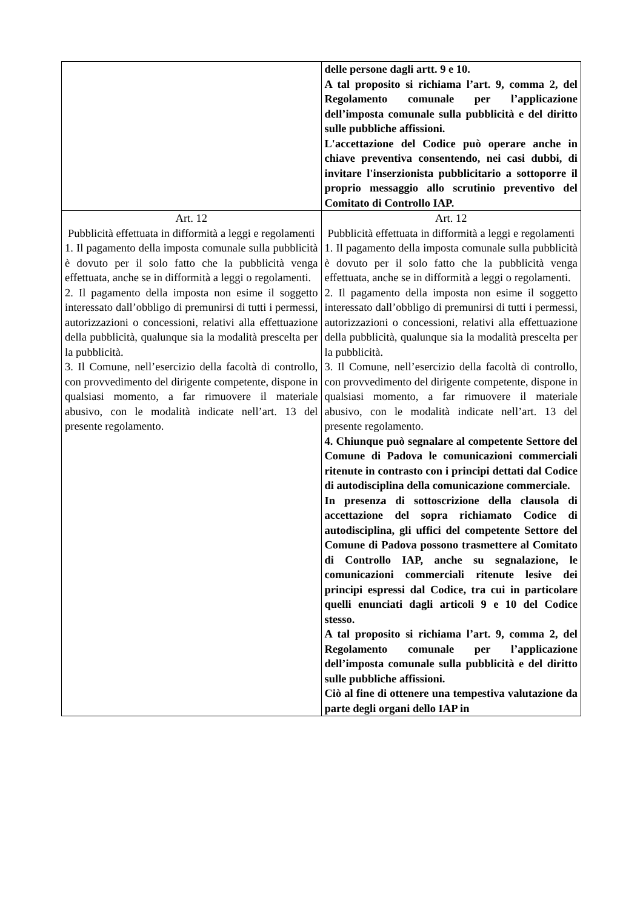| | delle persone dagli artt. 9 e 10. A tal proposito si richiama l’art. 9, comma 2, del Regolamento comunale per l’applicazione dell’imposta comunale sulla pubblicità e del diritto sulle pubbliche affissioni. L'accettazione del Codice può operare anche in chiave preventiva consentendo, nei casi dubbi, di invitare l'inserzionista pubblicitario a sottoporre il proprio messaggio allo scrutinio preventivo del Comitato di Controllo IAP. |
| Art. 12 Pubblicità effettuata in difformità a leggi e regolamenti 1. Il pagamento della imposta comunale sulla pubblicità è dovuto per il solo fatto che la pubblicità venga effettuata, anche se in difformità a leggi o regolamenti. 2. Il pagamento della imposta non esime il soggetto interessato dall’obbligo di premunirsi di tutti i permessi, autorizzazioni o concessioni, relativi alla effettuazione della pubblicità, qualunque sia la modalità prescelta per la pubblicità. 3. Il Comune, nell’esercizio della facoltà di controllo, con provvedimento del dirigente competente, dispone in qualsiasi momento, a far rimuovere il materiale abusivo, con le modalità indicate nell’art. 13 del presente regolamento. | Art. 12 Pubblicità effettuata in difformità a leggi e regolamenti 1. Il pagamento della imposta comunale sulla pubblicità è dovuto per il solo fatto che la pubblicità venga effettuata, anche se in difformità a leggi o regolamenti. 2. Il pagamento della imposta non esime il soggetto interessato dall’obbligo di premunirsi di tutti i permessi, autorizzazioni o concessioni, relativi alla effettuazione della pubblicità, qualunque sia la modalità prescelta per la pubblicità. 3. Il Comune, nell’esercizio della facoltà di controllo, con provvedimento del dirigente competente, dispone in qualsiasi momento, a far rimuovere il materiale abusivo, con le modalità indicate nell’art. 13 del presente regolamento. 4. Chiunque può segnalare al competente Settore del Comune di Padova le comunicazioni commerciali ritenute in contrasto con i principi dettati dal Codice di autodisciplina della comunicazione commerciale. In presenza di sottoscrizione della clausola di accettazione del sopra richiamato Codice di autodisciplina, gli uffici del competente Settore del Comune di Padova possono trasmettere al Comitato di Controllo IAP, anche su segnalazione, le comunicazioni commerciali ritenute lesive dei principi espressi dal Codice, tra cui in particolare quelli enunciati dagli articoli 9 e 10 del Codice stesso. A tal proposito si richiama l’art. 9, comma 2, del Regolamento comunale per l’applicazione dell’imposta comunale sulla pubblicità e del diritto sulle pubbliche affissioni. Ciò al fine di ottenere una tempestiva valutazione da parte degli organi dello IAP in |